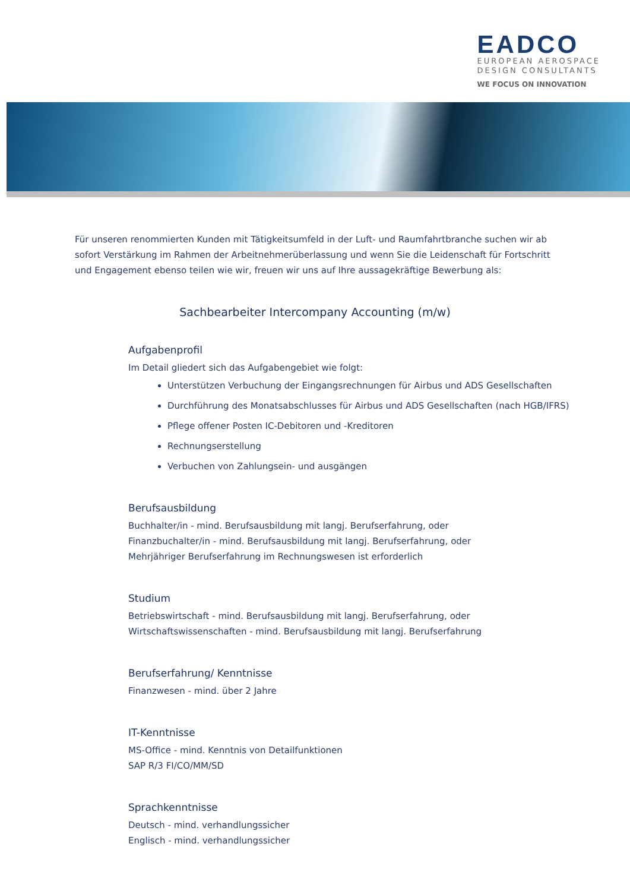EADCO
EUROPEAN AEROSPACE
DESIGN CONSULTANTS
WE FOCUS ON INNOVATION
Für unseren renommierten Kunden mit Tätigkeitsumfeld in der Luft- und Raumfahrtbranche suchen wir ab sofort Verstärkung im Rahmen der Arbeitnehmerüberlassung und wenn Sie die Leidenschaft für Fortschritt und Engagement ebenso teilen wie wir, freuen wir uns auf Ihre aussagekräftige Bewerbung als:
Sachbearbeiter Intercompany Accounting (m/w)
Aufgabenprofil
Im Detail gliedert sich das Aufgabengebiet wie folgt:
Unterstützen Verbuchung der Eingangsrechnungen für Airbus und ADS Gesellschaften
Durchführung des Monatsabschlusses für Airbus und ADS Gesellschaften (nach HGB/IFRS)
Pflege offener Posten IC-Debitoren und -Kreditoren
Rechnungserstellung
Verbuchen von Zahlungsein- und ausgängen
Berufsausbildung
Buchhalter/in - mind. Berufsausbildung mit langj. Berufserfahrung, oder
Finanzbuchalter/in - mind. Berufsausbildung mit langj. Berufserfahrung, oder
Mehrjähriger Berufserfahrung im Rechnungswesen ist erforderlich
Studium
Betriebswirtschaft - mind. Berufsausbildung mit langj. Berufserfahrung, oder
Wirtschaftswissenschaften - mind. Berufsausbildung mit langj. Berufserfahrung
Berufserfahrung/ Kenntnisse
Finanzwesen - mind. über 2 Jahre
IT-Kenntnisse
MS-Office - mind. Kenntnis von Detailfunktionen
SAP R/3 FI/CO/MM/SD
Sprachkenntnisse
Deutsch - mind. verhandlungssicher
Englisch - mind. verhandlungssicher